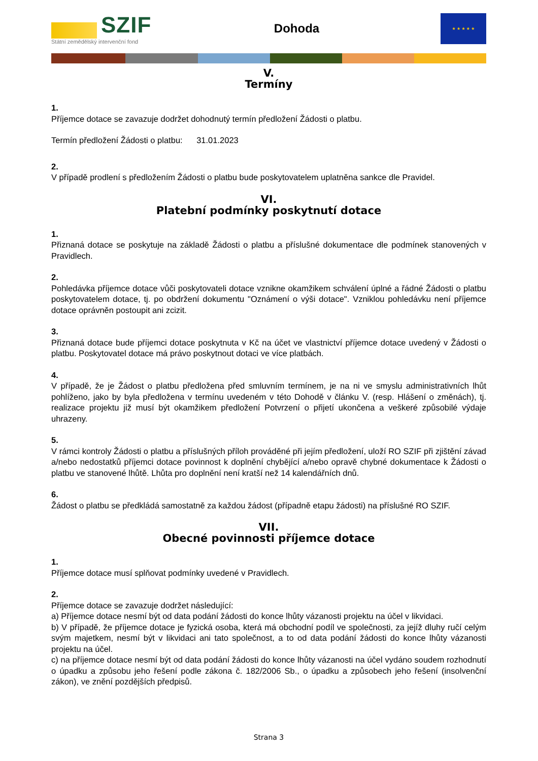SZIF
Státní zemědělský intervenční fond
Dohoda
★ ★ ★ ★ ★
V.
Termíny
1.
Příjemce dotace se zavazuje dodržet dohodnutý termín předložení Žádosti o platbu.
Termín předložení Žádosti o platbu: 31.01.2023
2.
V případě prodlení s předložením Žádosti o platbu bude poskytovatelem uplatněna sankce dle Pravidel.
VI.
Platební podmínky poskytnutí dotace
1.
Přiznaná dotace se poskytuje na základě Žádosti o platbu a příslušné dokumentace dle podmínek stanovených v Pravidlech.
2.
Pohledávka příjemce dotace vůči poskytovateli dotace vznikne okamžikem schválení úplné a řádné Žádosti o platbu poskytovatelem dotace, tj. po obdržení dokumentu "Oznámení o výši dotace". Vzniklou pohledávku není příjemce dotace oprávněn postoupit ani zcizit.
3.
Přiznaná dotace bude příjemci dotace poskytnuta v Kč na účet ve vlastnictví příjemce dotace uvedený v Žádosti o platbu. Poskytovatel dotace má právo poskytnout dotaci ve více platbách.
4.
V případě, že je Žádost o platbu předložena před smluvním termínem, je na ni ve smyslu administrativních lhůt pohlíženo, jako by byla předložena v termínu uvedeném v této Dohodě v článku V. (resp. Hlášení o změnách), tj. realizace projektu již musí být okamžikem předložení Potvrzení o přijetí ukončena a veškeré způsobilé výdaje uhrazeny.
5.
V rámci kontroly Žádosti o platbu a příslušných příloh prováděné při jejím předložení, uloží RO SZIF při zjištění závad a/nebo nedostatků příjemci dotace povinnost k doplnění chybějící a/nebo opravě chybné dokumentace k Žádosti o platbu ve stanovené lhůtě. Lhůta pro doplnění není kratší než 14 kalendářních dnů.
6.
Žádost o platbu se předkládá samostatně za každou žádost (případně etapu žádosti) na příslušné RO SZIF.
VII.
Obecné povinnosti příjemce dotace
1.
Příjemce dotace musí splňovat podmínky uvedené v Pravidlech.
2.
Příjemce dotace se zavazuje dodržet následující:
a) Příjemce dotace nesmí být od data podání žádosti do konce lhůty vázanosti projektu na účel v likvidaci.
b) V případě, že příjemce dotace je fyzická osoba, která má obchodní podíl ve společnosti, za jejíž dluhy ručí celým svým majetkem, nesmí být v likvidaci ani tato společnost, a to od data podání žádosti do konce lhůty vázanosti projektu na účel.
c) na příjemce dotace nesmí být od data podání žádosti do konce lhůty vázanosti na účel vydáno soudem rozhodnutí o úpadku a způsobu jeho řešení podle zákona č. 182/2006 Sb., o úpadku a způsobech jeho řešení (insolvenční zákon), ve znění pozdějších předpisů.
Strana 3